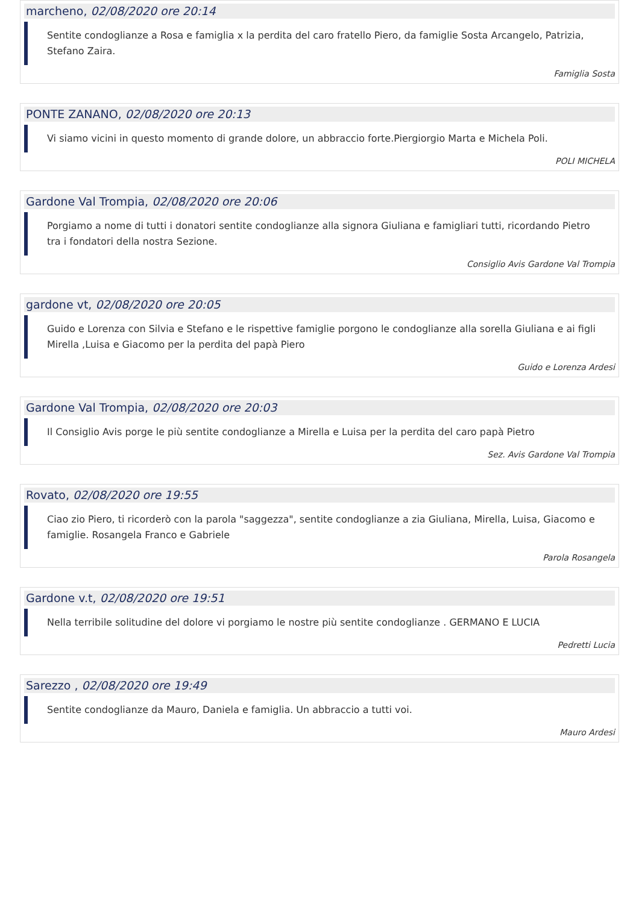marcheno, 02/08/2020 ore 20:14
Sentite condoglianze a Rosa e famiglia x la perdita del caro fratello Piero, da famiglie Sosta Arcangelo, Patrizia, Stefano Zaira.
Famiglia Sosta
PONTE ZANANO, 02/08/2020 ore 20:13
Vi siamo vicini in questo momento di grande dolore, un abbraccio forte.Piergiorgio Marta e Michela Poli.
POLI MICHELA
Gardone Val Trompia, 02/08/2020 ore 20:06
Porgiamo a nome di tutti i donatori sentite condoglianze alla signora Giuliana e famigliari tutti, ricordando Pietro tra i fondatori della nostra Sezione.
Consiglio Avis Gardone Val Trompia
gardone vt, 02/08/2020 ore 20:05
Guido e Lorenza con Silvia e Stefano e le rispettive famiglie porgono le condoglianze alla sorella Giuliana e ai figli Mirella ,Luisa e Giacomo per la perdita del papà Piero
Guido e Lorenza Ardesi
Gardone Val Trompia, 02/08/2020 ore 20:03
Il Consiglio Avis porge le più sentite condoglianze a Mirella e Luisa per la perdita del caro papà Pietro
Sez. Avis Gardone Val Trompia
Rovato, 02/08/2020 ore 19:55
Ciao zio Piero, ti ricorderò con la parola "saggezza", sentite condoglianze a zia Giuliana, Mirella, Luisa, Giacomo e famiglie. Rosangela Franco e Gabriele
Parola Rosangela
Gardone v.t, 02/08/2020 ore 19:51
Nella terribile solitudine del dolore vi porgiamo le nostre più sentite condoglianze . GERMANO E LUCIA
Pedretti Lucia
Sarezzo , 02/08/2020 ore 19:49
Sentite condoglianze da Mauro, Daniela e famiglia. Un abbraccio a tutti voi.
Mauro Ardesi